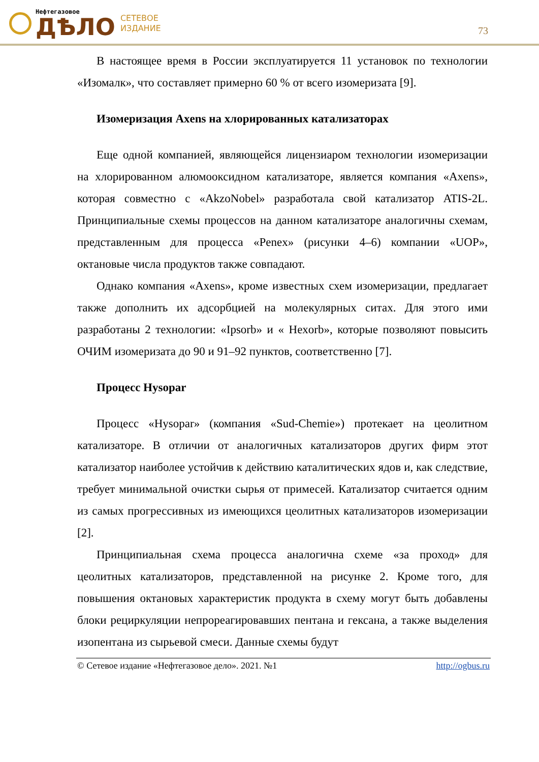Нефтегазовое
ДѢЛО
СЕТЕВОЕ
ИЗДАНИЕ
73
В настоящее время в России эксплуатируется 11 установок по технологии «Изомалк», что составляет примерно 60 % от всего изомеризата [9].
Изомеризация Axens на хлорированных катализаторах
Еще одной компанией, являющейся лицензиаром технологии изомеризации на хлорированном алюмооксидном катализаторе, является компания «Axens», которая совместно с «AkzoNobel» разработала свой катализатор ATIS-2L. Принципиальные схемы процессов на данном катализаторе аналогичны схемам, представленным для процесса «Penex» (рисунки 4–6) компании «UOP», октановые числа продуктов также совпадают.
Однако компания «Axens», кроме известных схем изомеризации, предлагает также дополнить их адсорбцией на молекулярных ситах. Для этого ими разработаны 2 технологии: «Ipsorb» и « Hexorb», которые позволяют повысить ОЧИМ изомеризата до 90 и 91–92 пунктов, соответственно [7].
Процесс Hysopar
Процесс «Hysopar» (компания «Sud-Chemie») протекает на цеолитном катализаторе. В отличии от аналогичных катализаторов других фирм этот катализатор наиболее устойчив к действию каталитических ядов и, как следствие, требует минимальной очистки сырья от примесей. Катализатор считается одним из самых прогрессивных из имеющихся цеолитных катализаторов изомеризации [2].
Принципиальная схема процесса аналогична схеме «за проход» для цеолитных катализаторов, представленной на рисунке 2. Кроме того, для повышения октановых характеристик продукта в схему могут быть добавлены блоки рециркуляции непрореагировавших пентана и гексана, а также выделения изопентана из сырьевой смеси. Данные схемы будут
© Сетевое издание «Нефтегазовое дело». 2021. №1 http://ogbus.ru